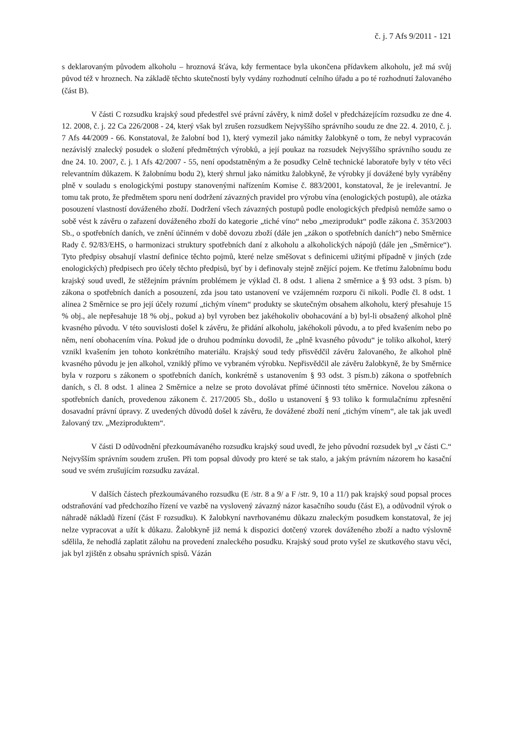č. j. 7 Afs 9/2011 - 121
s deklarovaným původem alkoholu – hroznová šťáva, kdy fermentace byla ukončena přídavkem alkoholu, jež má svůj původ též v hroznech. Na základě těchto skutečností byly vydány rozhodnutí celního úřadu a po té rozhodnutí žalovaného (část B).
V části C rozsudku krajský soud předestřel své právní závěry, k nimž došel v předcházejícím rozsudku ze dne 4. 12. 2008, č. j. 22 Ca 226/2008 - 24, který však byl zrušen rozsudkem Nejvyššího správního soudu ze dne 22. 4. 2010, č. j. 7 Afs 44/2009 - 66. Konstatoval, že žalobní bod 1), který vymezil jako námitky žalobkyně o tom, že nebyl vypracován nezávislý znalecký posudek o složení předmětných výrobků, a její poukaz na rozsudek Nejvyššího správního soudu ze dne 24. 10. 2007, č. j. 1 Afs 42/2007 - 55, není opodstatněným a že posudky Celně technické laboratoře byly v této věci relevantním důkazem. K žalobnímu bodu 2), který shrnul jako námitku žalobkyně, že výrobky jí dovážené byly vyráběny plně v souladu s enologickými postupy stanovenými nařízením Komise č. 883/2001, konstatoval, že je irelevantní. Je tomu tak proto, že předmětem sporu není dodržení závazných pravidel pro výrobu vína (enologických postupů), ale otázka posouzení vlastností dováženého zboží. Dodržení všech závazných postupů podle enologických předpisů nemůže samo o sobě vést k závěru o zařazení dováženého zboží do kategorie „tiché víno“ nebo „meziprodukt“ podle zákona č. 353/2003 Sb., o spotřebních daních, ve znění účinném v době dovozu zboží (dále jen „zákon o spotřebních daních“) nebo Směrnice Rady č. 92/83/EHS, o harmonizaci struktury spotřebních daní z alkoholu a alkoholických nápojů (dále jen „Směrnice“). Tyto předpisy obsahují vlastní definice těchto pojmů, které nelze směšovat s definicemi užitými případně v jiných (zde enologických) předpisech pro účely těchto předpisů, byť by i definovaly stejně znějící pojem. Ke třetímu žalobnímu bodu krajský soud uvedl, že stěžejním právním problémem je výklad čl. 8 odst. 1 aliena 2 směrnice a § 93 odst. 3 písm. b) zákona o spotřebních daních a posouzení, zda jsou tato ustanovení ve vzájemném rozporu či nikoli. Podle čl. 8 odst. 1 alinea 2 Směrnice se pro její účely rozumí „tichým vínem“ produkty se skutečným obsahem alkoholu, který přesahuje 15 % obj., ale nepřesahuje 18 % obj., pokud a) byl vyroben bez jakéhokoliv obohacování a b) byl-li obsažený alkohol plně kvasného původu. V této souvislosti došel k závěru, že přidání alkoholu, jakéhokoli původu, a to před kvašením nebo po něm, není obohacením vína. Pokud jde o druhou podmínku dovodil, že „plně kvasného původu“ je toliko alkohol, který vznikl kvašením jen tohoto konkrétního materiálu. Krajský soud tedy přisvědčil závěru žalovaného, že alkohol plně kvasného původu je jen alkohol, vzniklý přímo ve vybraném výrobku. Nepřisvědčil ale závěru žalobkyně, že by Směrnice byla v rozporu s zákonem o spotřebních daních, konkrétně s ustanovením § 93 odst. 3 písm.b) zákona o spotřebních daních, s čl. 8 odst. 1 alinea 2 Směrnice a nelze se proto dovolávat přímé účinnosti této směrnice. Novelou zákona o spotřebních daních, provedenou zákonem č. 217/2005 Sb., došlo u ustanovení § 93 toliko k formulačnímu zpřesnění dosavadní právní úpravy. Z uvedených důvodů došel k závěru, že dovážené zboží není „tichým vínem“, ale tak jak uvedl žalovaný tzv. „Meziproduktem“.
V části D odůvodnění přezkoumávaného rozsudku krajský soud uvedl, že jeho původní rozsudek byl „v části C.“ Nejvyšším správním soudem zrušen. Při tom popsal důvody pro které se tak stalo, a jakým právním názorem ho kasační soud ve svém zrušujícím rozsudku zavázal.
V dalších částech přezkoumávaného rozsudku (E /str. 8 a 9/ a F /str. 9, 10 a 11/) pak krajský soud popsal proces odstraňování vad předchozího řízení ve vazbě na vyslovený závazný názor kasačního soudu (část E), a odůvodnil výrok o náhradě nákladů řízení (část F rozsudku). K žalobkyní navrhovanému důkazu znaleckým posudkem konstatoval, že jej nelze vypracovat a užít k důkazu. Žalobkyně již nemá k dispozici dotčený vzorek dováženého zboží a nadto výslovně sdělila, že nehodlá zaplatit zálohu na provedení znaleckého posudku. Krajský soud proto vyšel ze skutkového stavu věci, jak byl zjištěn z obsahu správních spisů. Vázán